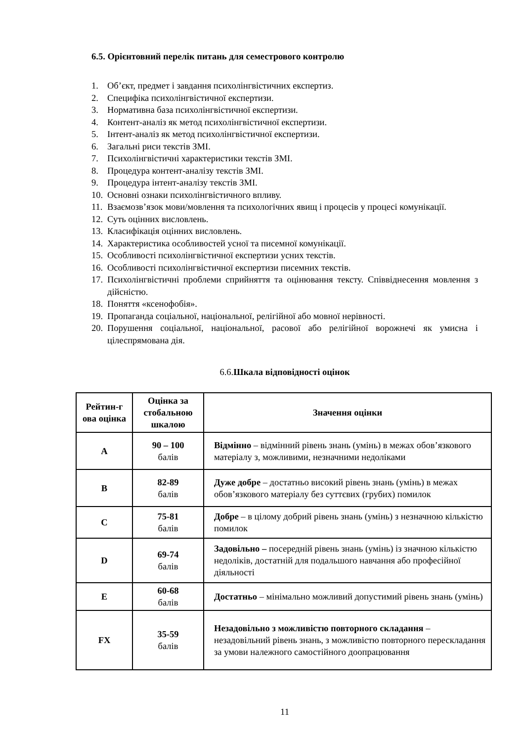6.5. Орієнтовний перелік питань для семестрового контролю
1. Об’єкт, предмет і завдання психолінгвістичних експертиз.
2. Специфіка психолінгвістичної експертизи.
3. Нормативна база психолінгвістичної експертизи.
4. Контент-аналіз як метод психолінгвістичної експертизи.
5. Інтент-аналіз як метод психолінгвістичної експертизи.
6. Загальні риси текстів ЗМІ.
7. Психолінгвістичні характеристики текстів ЗМІ.
8. Процедура контент-аналізу текстів ЗМІ.
9. Процедура інтент-аналізу текстів ЗМІ.
10. Основні ознаки психолінгвістичного впливу.
11. Взаємозв’язок мови/мовлення та психологічних явищ і процесів у процесі комунікації.
12. Суть оцінних висловлень.
13. Класифікація оцінних висловлень.
14. Характеристика особливостей усної та писемної комунікації.
15. Особливості психолінгвістичної експертизи усних текстів.
16. Особливості психолінгвістичної експертизи писемних текстів.
17. Психолінгвістичні проблеми сприйняття та оцінювання тексту. Співвіднесення мовлення з дійсністю.
18. Поняття «ксенофобія».
19. Пропаганда соціальної, національної, релігійної або мовної нерівності.
20. Порушення соціальної, національної, расової або релігійної ворожнечі як умисна і цілеспрямована дія.
6.6.Шкала відповідності оцінок
| Рейтин-г ова оцінка | Оцінка за стобальною шкалою | Значення оцінки |
| --- | --- | --- |
| A | 90 – 100 балів | Відмінно – відмінний рівень знань (умінь) в межах обов’язкового матеріалу з, можливими, незначними недоліками |
| B | 82-89 балів | Дуже добре – достатньо високий рівень знань (умінь) в межах обов’язкового матеріалу без суттєвих (грубих) помилок |
| C | 75-81 балів | Добре – в цілому добрий рівень знань (умінь) з незначною кількістю помилок |
| D | 69-74 балів | Задовільно – посередній рівень знань (умінь) із значною кількістю недоліків, достатній для подальшого навчання або професійної діяльності |
| E | 60-68 балів | Достатньо – мінімально можливий допустимий рівень знань (умінь) |
| FX | 35-59 балів | Незадовільно з можливістю повторного складання – незадовільний рівень знань, з можливістю повторного перескладання за умови належного самостійного доопрацювання |
11